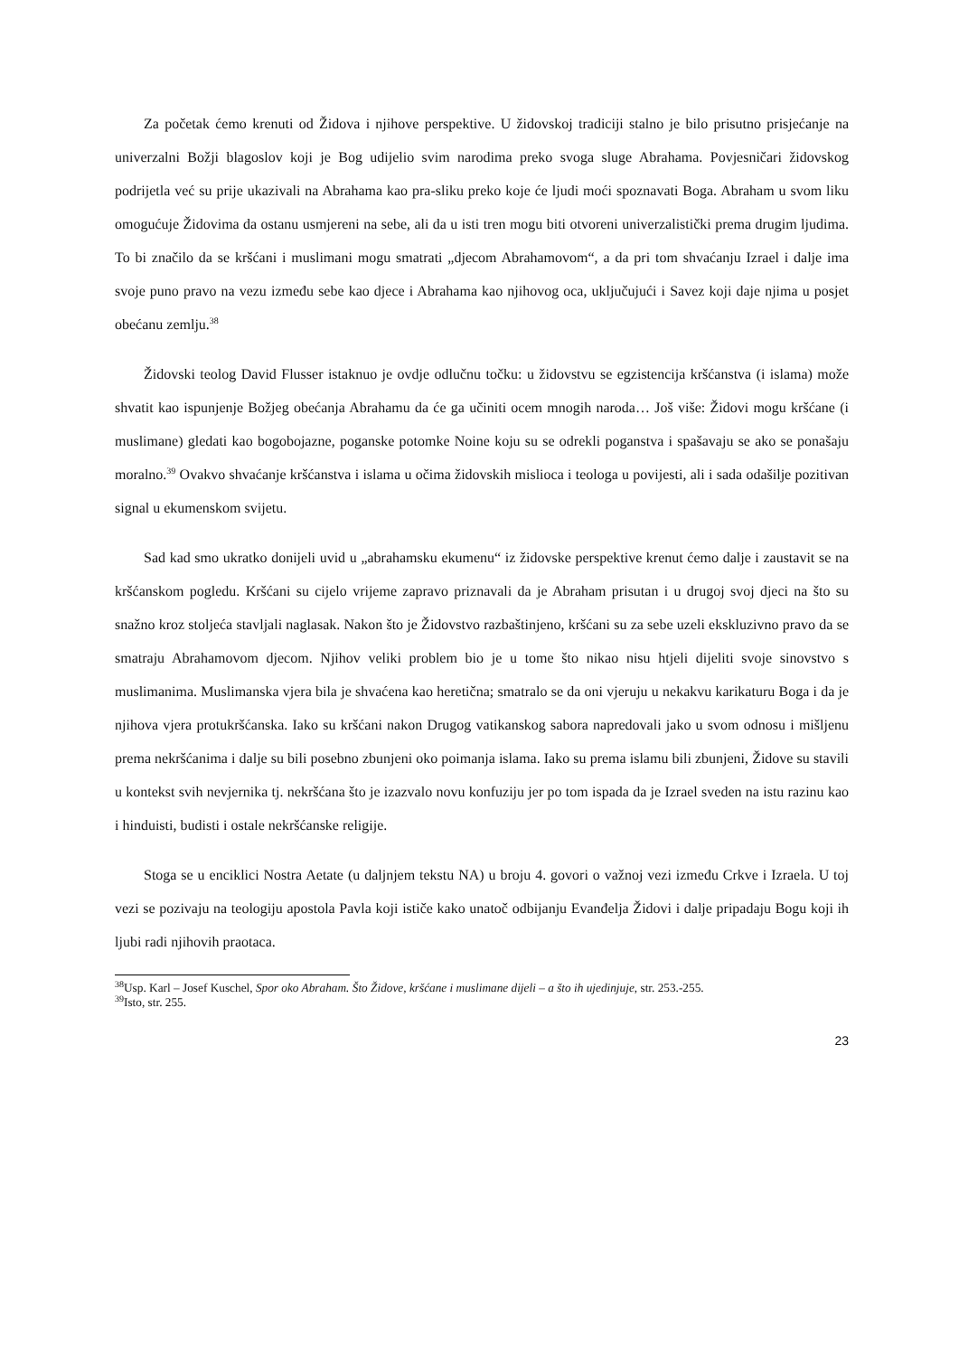Za početak ćemo krenuti od Židova i njihove perspektive. U židovskoj tradiciji stalno je bilo prisutno prisjećanje na univerzalni Božji blagoslov koji je Bog udijelio svim narodima preko svoga sluge Abrahama. Povjesničari židovskog podrijetla već su prije ukazivali na Abrahama kao pra-sliku preko koje će ljudi moći spoznavati Boga. Abraham u svom liku omogućuje Židovima da ostanu usmjereni na sebe, ali da u isti tren mogu biti otvoreni univerzalistički prema drugim ljudima. To bi značilo da se kršćani i muslimani mogu smatrati „djecom Abrahamovom“, a da pri tom shvaćanju Izrael i dalje ima svoje puno pravo na vezu između sebe kao djece i Abrahama kao njihovog oca, uključujući i Savez koji daje njima u posjet obećanu zemlju.<sup>38</sup>
Židovski teolog David Flusser istaknuo je ovdje odlučnu točku: u židovstvu se egzistencija kršćanstva (i islama) može shvatit kao ispunjenje Božjeg obećanja Abrahamu da će ga učiniti ocem mnogih naroda… Još više: Židovi mogu kršćane (i muslimane) gledati kao bogobojazne, poganske potomke Noine koju su se odrekli poganstva i spašavaju se ako se ponašaju moralno.<sup>39</sup> Ovakvo shvaćanje kršćanstva i islama u očima židovskih mislioca i teologa u povijesti, ali i sada odašilje pozitivan signal u ekumenskom svijetu.
Sad kad smo ukratko donijeli uvid u „abrahamsku ekumenu“ iz židovske perspektive krenut ćemo dalje i zaustavit se na kršćanskom pogledu. Kršćani su cijelo vrijeme zapravo priznavali da je Abraham prisutan i u drugoj svoj djeci na što su snažno kroz stoljeća stavljali naglasak. Nakon što je Židovstvo razbaštinjeno, kršćani su za sebe uzeli ekskluzivno pravo da se smatraju Abrahamovom djecom. Njihov veliki problem bio je u tome što nikao nisu htjeli dijeliti svoje sinovstvo s muslimanima. Muslimanska vjera bila je shvaćena kao heretična; smatralo se da oni vjeruju u nekakvu karikaturu Boga i da je njihova vjera protukršćanska. Iako su kršćani nakon Drugog vatikanskog sabora napredovali jako u svom odnosu i mišljenu prema nekršćanima i dalje su bili posebno zbunjeni oko poimanja islama. Iako su prema islamu bili zbunjeni, Židove su stavili u kontekst svih nevjernika tj. nekršćana što je izazvalo novu konfuziju jer po tom ispada da je Izrael sveden na istu razinu kao i hinduisti, budisti i ostale nekršćanske religije.
Stoga se u enciklici Nostra Aetate (u daljnjem tekstu NA) u broju 4. govori o važnoj vezi između Crkve i Izraela. U toj vezi se pozivaju na teologiju apostola Pavla koji ističe kako unatoč odbijanju Evanđelja Židovi i dalje pripadaju Bogu koji ih ljubi radi njihovih praotaca.
<sup>38</sup> Usp. Karl – Josef Kuschel, Spor oko Abraham. Što Židove, kršćane i muslimane dijeli – a što ih ujedinjuje, str. 253.-255.
<sup>39</sup> Isto, str. 255.
23